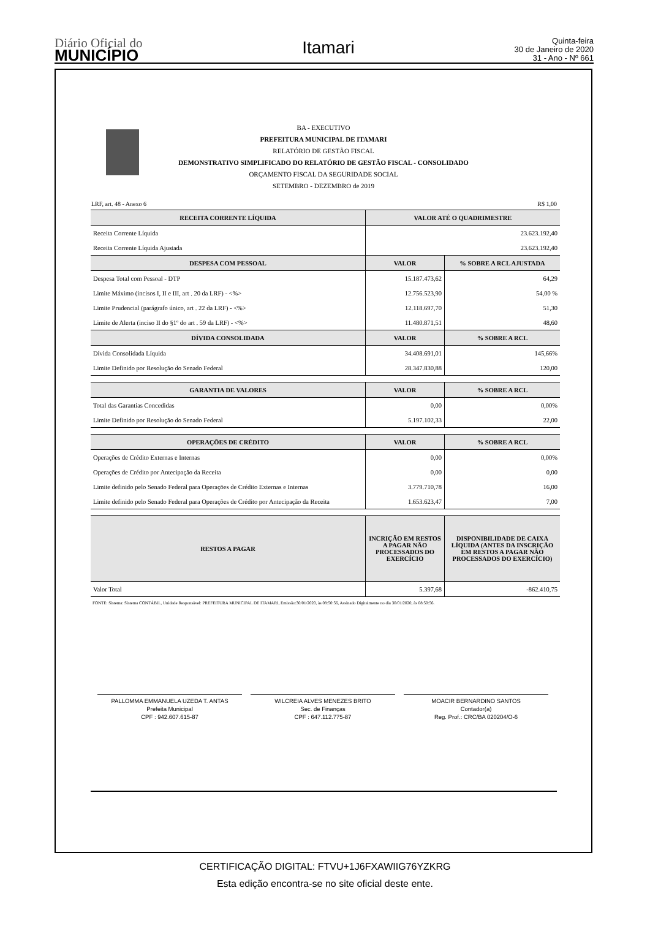Diário Oficial do
MUNICÍPIO
Itamari
Quinta-feira
30 de Janeiro de 2020
31 - Ano - Nº 661
BA - EXECUTIVO
PREFEITURA MUNICIPAL DE ITAMARI
RELATÓRIO DE GESTÃO FISCAL
DEMONSTRATIVO SIMPLIFICADO DO RELATÓRIO DE GESTÃO FISCAL - CONSOLIDADO
ORÇAMENTO FISCAL DA SEGURIDADE SOCIAL
SETEMBRO - DEZEMBRO de 2019
LRF, art. 48 - Anexo 6 R$ 1,00
| RECEITA CORRENTE LÍQUIDA | VALOR ATÉ O QUADRIMESTRE | |
| --- | --- | --- |
| Receita Corrente Líquida | 23.623.192,40 | |
| Receita Corrente Líquida Ajustada | 23.623.192,40 | |
| DESPESA COM PESSOAL | VALOR | % SOBRE A RCL AJUSTADA |
| Despesa Total com Pessoal - DTP | 15.187.473,62 | 64,29 |
| Limite Máximo (incisos I, II e III, art . 20 da LRF) - <%> | 12.756.523,90 | 54,00 % |
| Limite Prudencial (parágrafo único, art . 22 da LRF) - <%> | 12.118.697,70 | 51,30 |
| Limite de Alerta (inciso II do §1º do art . 59 da LRF) - <%> | 11.480.871,51 | 48,60 |
| DÍVIDA CONSOLIDADA | VALOR | % SOBRE A RCL |
| Dívida Consolidada Líquida | 34.408.691,01 | 145,66% |
| Limite Definido por Resolução do Senado Federal | 28.347.830,88 | 120,00 |
| GARANTIA DE VALORES | VALOR | % SOBRE A RCL |
| Total das Garantias Concedidas | 0,00 | 0,00% |
| Limite Definido por Resolução do Senado Federal | 5.197.102,33 | 22,00 |
| OPERAÇÕES DE CRÉDITO | VALOR | % SOBRE A RCL |
| Operações de Crédito Externas e Internas | 0,00 | 0,00% |
| Operações de Crédito por Antecipação da Receita | 0,00 | 0,00 |
| Limite definido pelo Senado Federal para Operações de Crédito Externas e Internas | 3.779.710,78 | 16,00 |
| Limite definido pelo Senado Federal para Operações de Crédito por Antecipação da Receita | 1.653.623,47 | 7,00 |
| RESTOS A PAGAR | INCRIÇÃO EM RESTOS A PAGAR NÃO PROCESSADOS DO EXERCÍCIO | DISPONIBILIDADE DE CAIXA LÍQUIDA (ANTES DA INSCRIÇÃO EM RESTOS A PAGAR NÃO PROCESSADOS DO EXERCÍCIO) |
| Valor Total | 5.397,68 | -862.410,75 |
FONTE: Sistema: Sistema CONTÁBIL, Unidade Responsável: PREFEITURA MUNICIPAL DE ITAMARI, Emissão:30/01/2020, às 08:50:56, Assinado Digitalmente no dia 30/01/2020, às 08:50:56.
PALLOMMA EMMANUELA UZEDA T. ANTAS
Prefeita Municipal
CPF : 942.607.615-87
WILCREIA ALVES MENEZES BRITO
Sec. de Finanças
CPF : 647.112.775-87
MOACIR BERNARDINO SANTOS
Contador(a)
Reg. Prof.: CRC/BA 020204/O-6
CERTIFICAÇÃO DIGITAL: FTVU+1J6FXAWIIG76YZKRG
Esta edição encontra-se no site oficial deste ente.